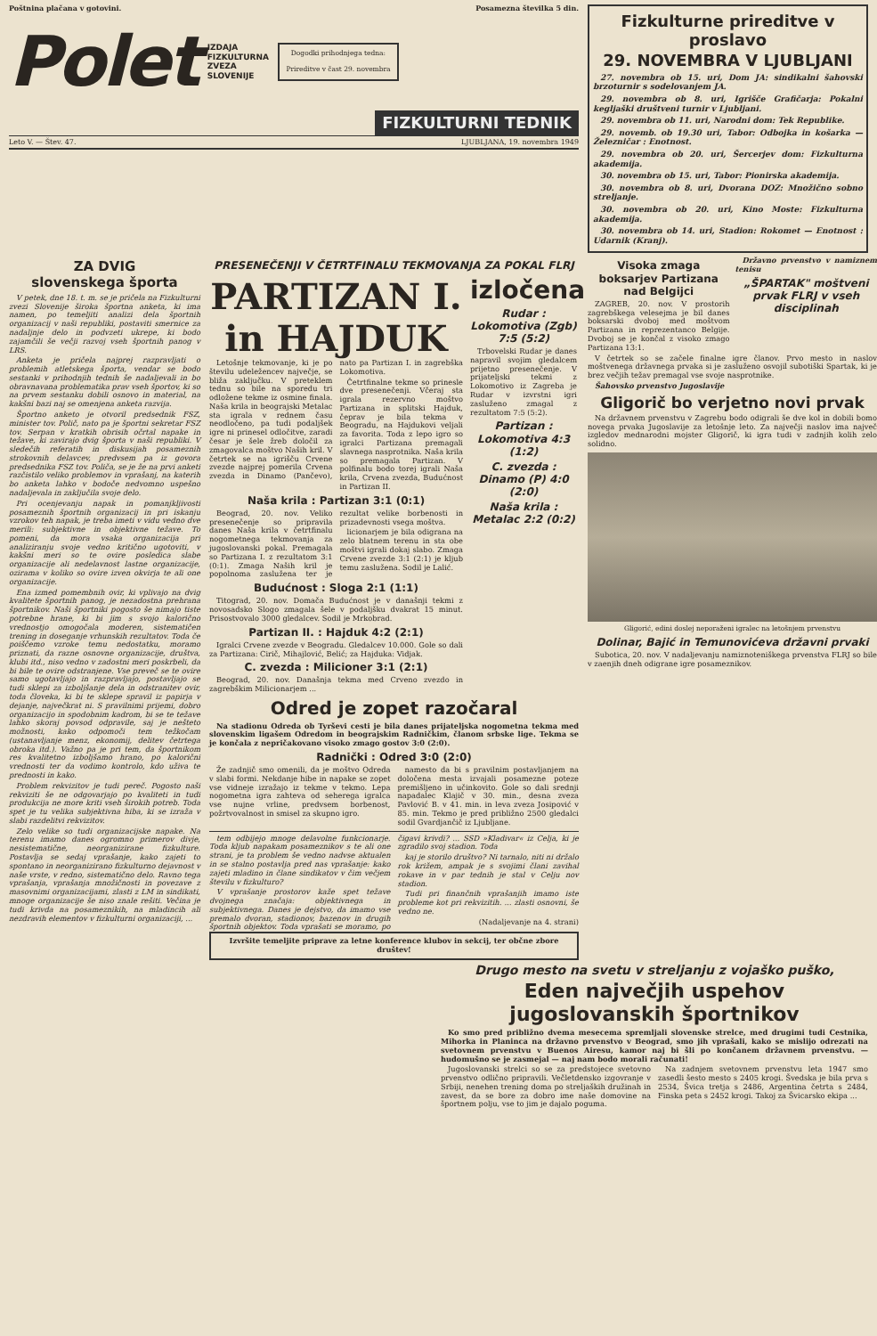Poštnina plačana v gotovini. Posamezna številka 5 din.
Polet IZDAJA
FIZKULTURNA
ZVEZA
SLOVENIJE Dogodki prihodnjega tedna:
Prireditve v čast 29. novembra
FIZKULTURNI TEDNIK
Leto V. — Štev. 47. LJUBLJANA, 19. novembra 1949
Fizkulturne prireditve v proslavo
29. NOVEMBRA V LJUBLJANI
27. novembra ob 15. uri, Dom JA: sindikalni šahovski brzoturnir s sodelovanjem JA.
29. novembra ob 8. uri, Igrišče Grafičarja: Pokalni kegljaški društveni turnir v Ljubljani.
29. novembra ob 11. uri, Narodni dom: Tek Republike.
29. novemb. ob 19.30 uri, Tabor: Odbojka in košarka — Železničar : Enotnost.
29. novembra ob 20. uri, Šercerjev dom: Fizkulturna akademija.
30. novembra ob 15. uri, Tabor: Pionirska akademija.
30. novembra ob 8. uri, Dvorana DOZ: Množično sobno streljanje.
30. novembra ob 20. uri, Kino Moste: Fizkulturna akademija.
30. novembra ob 14. uri, Stadion: Rokomet — Enotnost : Udarnik (Kranj).
ZA DVIG
slovenskega športa
V petek, dne 18. t. m. se je pričela na Fizkulturni zvezi Slovenije široka športna anketa, ki ima namen, po temeljiti analizi dela športnih organizacij v naši republiki, postaviti smernice za nadaljnje delo in podvzeti ukrepe, ki bodo zajamčili še večji razvoj vseh športnih panog v LRS.
Anketa je pričela najprej razpravljati o problemih atletskega športa, vendar se bodo sestanki v prihodnjih tednih še nadaljevali in bo obravnavana problematika prav vseh športov, ki so na prvem sestanku dobili osnovo in material, na kakšni bazi naj se omenjena anketa razvija.
Športno anketo je otvoril predsednik FSZ, minister tov. Polič, nato pa je športni sekretar FSZ tov. Serpan v kratkih obrisih očrtal napake in težave, ki zavirajo dvig športa v naši republiki. V sledečih referatih in diskusijah posameznih strokovnih delavcev, predvsem pa iz govora predsednika FSZ tov. Poliča, se je že na prvi anketi razčistilo veliko problemov in vprašanj, na katerih bo anketa lahko v bodoče nedvomno uspešno nadaljevala in zaključila svoje delo.
Pri ocenjevanju napak in pomanjkljivosti posameznih športnih organizacij in pri iskanju vzrokov teh napak, je treba imeti v vidu vedno dve merili: subjektivne in objektivne težave. To pomeni, da mora vsaka organizacija pri analiziranju svoje vedno kritično ugotoviti, v kakšni meri so te ovire posledica slabe organizacije ali nedelavnost lastne organizacije, ozirama v koliko so ovire izven okvirja te ali one organizacije.
Ena izmed pomembnih ovir, ki vplivajo na dvig kvalitete športnih panog, je nezadostna prehrana športnikov. Naši športniki pogosto še nimajo tiste potrebne hrane, ki bi jim s svojo kalorično vrednostjo omogočala moderen, sistematičen trening in doseganje vrhunskih rezultatov. Toda če poiščemo vzroke temu nedostatku, moramo priznati, da razne osnovne organizacije, društva, klubi itd., niso vedno v zadostni meri poskrbeli, da bi bile te ovire odstranjene. Vse preveč se te ovire samo ugotavljajo in razpravljajo, postavljajo se tudi sklepi za izboljšanje dela in odstranitev ovir, toda človeka, ki bi te sklepe spravil iz papirja v dejanje, največkrat ni. S pravilnimi prijemi, dobro organizacijo in spodobnim kadrom, bi se te težave lahko skoraj povsod odpravile, saj je nešteto možnosti, kako odpomoči tem težkočam (ustanavljanje menz, ekonomij, delitev četrtega obroka itd.). Važno pa je pri tem, da športnikom res kvalitetno izboljšamo hrano, po kalorični vrednosti ter da vodimo kontrolo, kdo uživa te prednosti in kako.
Problem rekvizitov je tudi pereč. Pogosto naši rekviziti še ne odgovarjajo po kvaliteti in tudi produkcija ne more kriti vseh širokih potreb. Toda spet je tu velika subjektivna hiba, ki se izraža v slabi razdelitvi rekvizitov.
Zelo velike so tudi organizacijske napake. Na terenu imamo danes ogromno primerov divje, nesistematične, neorganizirane fizkulture. Postavlja se sedaj vprašanje, kako zajeti to spontano in neorganizirano fizkulturno dejavnost v naše vrste, v redno, sistematično delo. Ravno tega vprašanja, vprašanja množičnosti in povezave z masovnimi organizacijami, zlasti z LM in sindikati, mnoge organizacije še niso znale rešiti. Večina je tudi krivda na posameznikih, na mladincih ali nezdravih elementov v fizkulturni organizaciji, ...
PRESENEČENJI V ČETRTFINALU TEKMOVANJA ZA POKAL FLRJ
PARTIZAN I. in HAJDUK
Letošnje tekmovanje, ki je po številu udeležencev največje, se bliža zaključku. V preteklem tednu so bile na sporedu tri odložene tekme iz osmine finala. Naša krila in beograjski Metalac sta igrala v rednem času neodločeno, pa tudi podaljšek igre ni prinesel odločitve, zaradi česar je šele žreb določil za zmagovalca moštvo Naših kril. V četrtek se na igrišču Crvene zvezde najprej pomerila Crvena zvezda in Dinamo (Pančevo), nato pa Partizan I. in zagrebška Lokomotiva.
Četrtfinalne tekme so prinesle dve presenečenji. Včeraj sta igrala rezervno moštvo Partizana in splitski Hajduk, čeprav je bila tekma v Beogradu, na Hajdukovi veljali za favorita. Toda z lepo igro so igralci Partizana premagali slavnega nasprotnika. Naša krila so premagala Partizan. V polfinalu bodo torej igrali Naša krila, Crvena zvezda, Budućnost in Partizan II.
Naša krila : Partizan 3:1 (0:1)
Beograd, 20. nov. Veliko presenečenje so pripravila danes Naša krila v četrtfinalu nogometnega tekmovanja za jugoslovanski pokal. Premagala so Partizana I. z rezultatom 3:1 (0:1). Zmaga Naših kril je popolnoma zaslužena ter je rezultat velike borbenosti in prizadevnosti vsega moštva.
licionarjem je bila odigrana na zelo blatnem terenu in sta obe moštvi igrali dokaj slabo. Zmaga Crvene zvezde 3:1 (2:1) je kljub temu zaslužena. Sodil je Lalić.
Budućnost : Sloga 2:1 (1:1)
Titograd, 20. nov. Domača Budućnost je v današnji tekmi z novosadsko Slogo zmagala šele v podaljšku dvakrat 15 minut. Prisostvovalo 3000 gledalcev. Sodil je Mrkobrad.
Partizan II. : Hajduk 4:2 (2:1)
Igralci Crvene zvezde v Beogradu. Gledalcev 10.000. Gole so dali za Partizana: Cirič, Mihajlović, Belić; za Hajduka: Vidjak.
C. zvezda : Milicioner 3:1 (2:1)
Beograd, 20. nov. Današnja tekma med Crveno zvezdo in zagrebškim Milicionarjem ...
izločena
Rudar : Lokomotiva (Zgb) 7:5 (5:2)
Trbovelski Rudar je danes napravil svojim gledalcem prijetno presenečenje. V prijateljski tekmi z Lokomotivo iz Zagreba je Rudar v izvrstni igri zasluženo zmagal z rezultatom 7:5 (5:2).
Partizan : Lokomotiva 4:3 (1:2)
C. zvezda : Dinamo (P) 4:0 (2:0)
Naša krila : Metalac 2:2 (0:2)
Odred je zopet razočaral
Na stadionu Odreda ob Tyrševi cesti je bila danes prijateljska nogometna tekma med slovenskim ligašem Odredom in beograjskim Radničkim, članom srbske lige. Tekma se je končala z nepričakovano visoko zmago gostov 3:0 (2:0).
Radnički : Odred 3:0 (2:0)
Že zadnjič smo omenili, da je moštvo Odreda v slabi formi. Nekdanje hibe in napake se zopet vse vidneje izražajo iz tekme v tekmo. Lepa nogometna igra zahteva od seherega igralca vse nujne vrline, predvsem borbenost, požrtvovalnost in smisel za skupno igro.
namesto da bi s pravilnim postavljanjem na določena mesta izvajali posamezne poteze premišljeno in učinkovito. Gole so dali srednji napadalec Klajič v 30. min., desna zveza Pavlović B. v 41. min. in leva zveza Josipović v 85. min. Tekmo je pred približno 2500 gledalci sodil Gvardjančič iz Ljubljane.
tem odbijejo mnoge delavolne funkcionarje. Toda kljub napakam posameznikov s te ali one strani, je ta problem še vedno nadvse aktualen in se stalno postavlja pred nas vprašanje: kako zajeti mladino in člane sindikatov v čim večjem številu v fizkulturo?
V vprašanje prostorov kaže spet težave dvojnega značaja: objektivnega in subjektivnega. Danes je dejstvo, da imamo vse premalo dvoran, stadionov, bazenov in drugih športnih objektov. Toda vprašati se moramo, po čigavi krivdi? ... SSD »Kladivar« iz Celja, ki je zgradilo svoj stadion. Toda
kaj je storilo društvo? Ni tarnalo, niti ni držalo rok križem, ampak je s svojimi člani zavihal rokave in v par tednih je stal v Celju nov stadion.
Tudi pri finančnih vprašanjih imamo iste probleme kot pri rekvizitih. ... zlasti osnovni, še vedno ne.
(Nadaljevanje na 4. strani)
Izvršite temeljite priprave za letne konference klubov in sekcij, ter občne zbore društev!
Visoka zmaga boksarjev Partizana nad Belgijci
ZAGREB, 20. nov. V prostorih zagrebškega velesejma je bil danes boksarski dvoboj med moštvom Partizana in reprezentanco Belgije. Dvoboj se je končal z visoko zmago Partizana 13:1.
Državno prvenstvo v namiznem tenisu
„ŠPARTAK" moštveni prvak FLRJ v vseh disciplinah
V četrtek so se začele finalne igre članov. Prvo mesto in naslov moštvenega državnega prvaka si je zasluženo osvojil subotiški Spartak, ki je brez večjih težav premagal vse svoje nasprotnike.
Šahovsko prvenstvo Jugoslavije
Gligorič bo verjetno novi prvak
Na državnem prvenstvu v Zagrebu bodo odigrali še dve kol in dobili bomo novega prvaka Jugoslavije za letošnje leto. Za največji naslov ima največ izgledov mednarodni mojster Gligorič, ki igra tudi v zadnjih kolih zelo solidno.
Gligorić, edini doslej neporaženi igralec na letošnjem prvenstvu
Dolinar, Bajić in Temunovićeva državni prvaki
Subotica, 20. nov. V nadaljevanju namiznoteniškega prvenstva FLRJ so bile v zaenjih dneh odigrane igre posameznikov.
Drugo mesto na svetu v streljanju z vojaško puško,
Eden največjih uspehov jugoslovanskih športnikov
Ko smo pred približno dvema mesecema spremljali slovenske strelce, med drugimi tudi Cestnika, Mihorka in Planinca na državno prvenstvo v Beograd, smo jih vprašali, kako se mislijo odrezati na svetovnem prvenstvu v Buenos Airesu, kamor naj bi šli po končanem državnem prvenstvu. — hudomušno se je zasmejal — naj nam bodo morali računati!
Jugoslovanski strelci so se za predstojece svetovno prvenstvo odlično pripravili. Večletdensko izgovranje v Srbiji, nenehen trening doma po streljaških družinah in zavest, da se bore za dobro ime naše domovine na športnem polju, vse to jim je dajalo poguma.
Na zadnjem svetovnem prvenstvu leta 1947 smo zasedli šesto mesto s 2405 krogi. Švedska je bila prva s 2534, Švica tretja s 2486, Argentina četrta s 2484, Finska peta s 2452 krogi. Takoj za Švicarsko ekipa ...